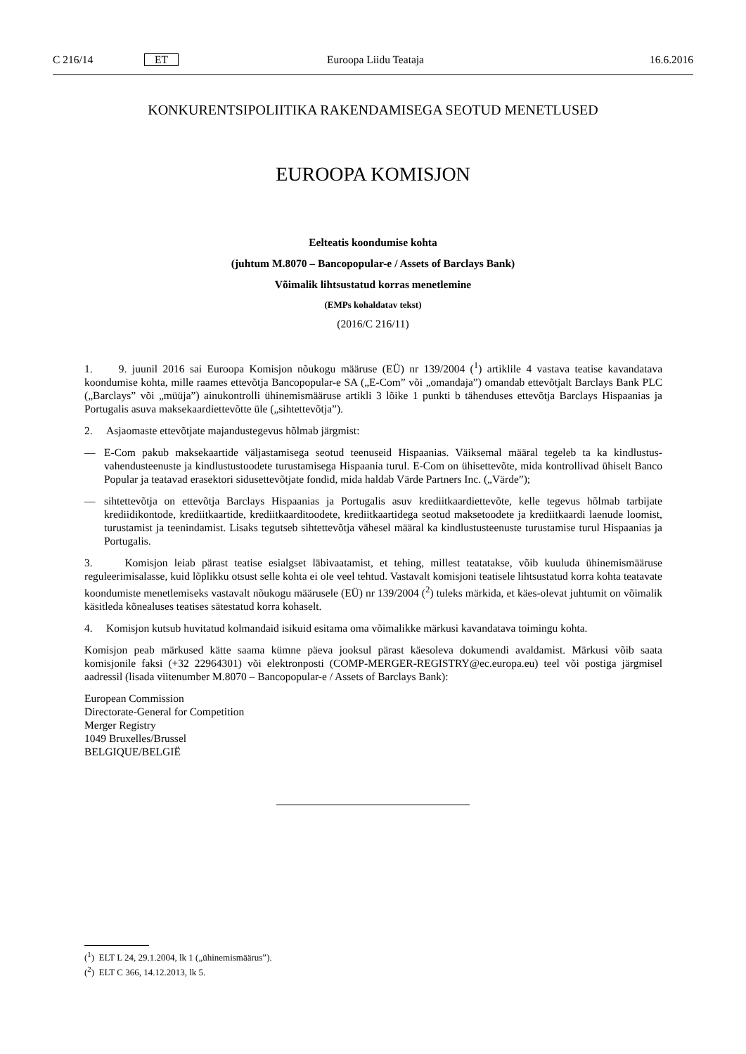C 216/14 ET Euroopa Liidu Teataja 16.6.2016
KONKURENTSIPOLIITIKA RAKENDAMISEGA SEOTUD MENETLUSED
EUROOPA KOMISJON
Eelteatis koondumise kohta
(juhtum M.8070 – Bancopopular-e / Assets of Barclays Bank)
Võimalik lihtsustatud korras menetlemine
(EMPs kohaldatav tekst)
(2016/C 216/11)
1. 9. juunil 2016 sai Euroopa Komisjon nõukogu määruse (EÜ) nr 139/2004 (<sup>1</sup>) artiklile 4 vastava teatise kavandatava koondumise kohta, mille raames ettevõtja Bancopopular-e SA („E-Com” või „omandaja”) omandab ettevõtjalt Barclays Bank PLC („Barclays” või „müüja”) ainukontrolli ühinemismääruse artikli 3 lõike 1 punkti b tähenduses ettevõtja Barclays Hispaanias ja Portugalis asuva maksekaardiettevõtte üle („sihtettevõtja”).
2. Asjaomaste ettevõtjate majandustegevus hõlmab järgmist:
— E-Com pakub maksekaartide väljastamisega seotud teenuseid Hispaanias. Väiksemal määral tegeleb ta ka kindlustus-vahendusteenuste ja kindlustustoodete turustamisega Hispaania turul. E-Com on ühisettevõte, mida kontrollivad ühiselt Banco Popular ja teatavad erasektori sidusettevõtjate fondid, mida haldab Värde Partners Inc. („Värde”);
— sihtettevõtja on ettevõtja Barclays Hispaanias ja Portugalis asuv krediitkaardiettevõte, kelle tegevus hõlmab tarbijate krediidikontode, krediitkaartide, krediitkaarditoodete, krediitkaartidega seotud maksetoodete ja krediitkaardi laenude loomist, turustamist ja teenindamist. Lisaks tegutseb sihtettevõtja vähesel määral ka kindlustusteenuste turustamise turul Hispaanias ja Portugalis.
3. Komisjon leiab pärast teatise esialgset läbivaatamist, et tehing, millest teatatakse, võib kuuluda ühinemismääruse reguleerimisalasse, kuid lõplikku otsust selle kohta ei ole veel tehtud. Vastavalt komisjoni teatisele lihtsustatud korra kohta teatavate koondumiste menetlemiseks vastavalt nõukogu määrusele (EÜ) nr 139/2004 (<sup>2</sup>) tuleks märkida, et käes-olevat juhtumit on võimalik käsitleda kõnealuses teatises sätestatud korra kohaselt.
4. Komisjon kutsub huvitatud kolmandaid isikuid esitama oma võimalikke märkusi kavandatava toimingu kohta.
Komisjon peab märkused kätte saama kümne päeva jooksul pärast käesoleva dokumendi avaldamist. Märkusi võib saata komisjonile faksi (+32 22964301) või elektronposti (COMP-MERGER-REGISTRY@ec.europa.eu) teel või postiga järgmisel aadressil (lisada viitenumber M.8070 – Bancopopular-e / Assets of Barclays Bank):
European Commission
Directorate-General for Competition
Merger Registry
1049 Bruxelles/Brussel
BELGIQUE/BELGIË
(<sup>1</sup>) ELT L 24, 29.1.2004, lk 1 („ühinemismäärus”).
(<sup>2</sup>) ELT C 366, 14.12.2013, lk 5.